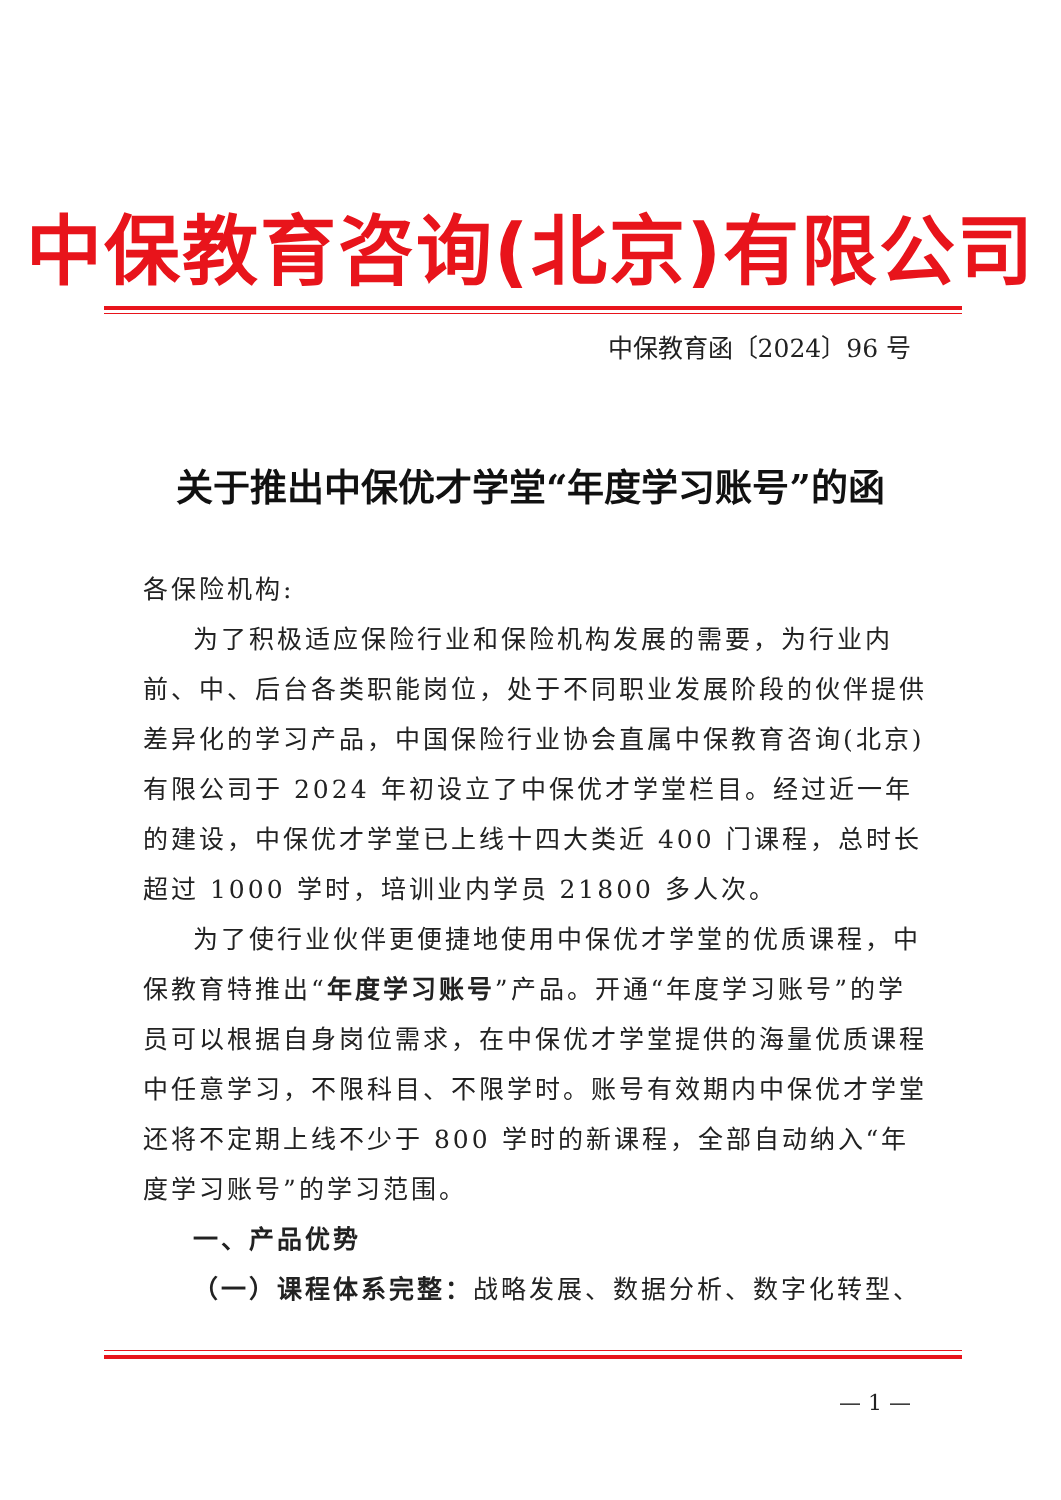中保教育咨询(北京)有限公司
中保教育函〔2024〕96 号
关于推出中保优才学堂“年度学习账号”的函
各保险机构:
为了积极适应保险行业和保险机构发展的需要，为行业内前、中、后台各类职能岗位，处于不同职业发展阶段的伙伴提供差异化的学习产品，中国保险行业协会直属中保教育咨询(北京)有限公司于 2024 年初设立了中保优才学堂栏目。经过近一年的建设，中保优才学堂已上线十四大类近 400 门课程，总时长超过 1000 学时，培训业内学员 21800 多人次。
为了使行业伙伴更便捷地使用中保优才学堂的优质课程，中保教育特推出“年度学习账号”产品。开通“年度学习账号”的学员可以根据自身岗位需求，在中保优才学堂提供的海量优质课程中任意学习，不限科目、不限学时。账号有效期内中保优才学堂还将不定期上线不少于 800 学时的新课程，全部自动纳入“年度学习账号”的学习范围。
一、产品优势
（一）课程体系完整：战略发展、数据分析、数字化转型、
— 1 —